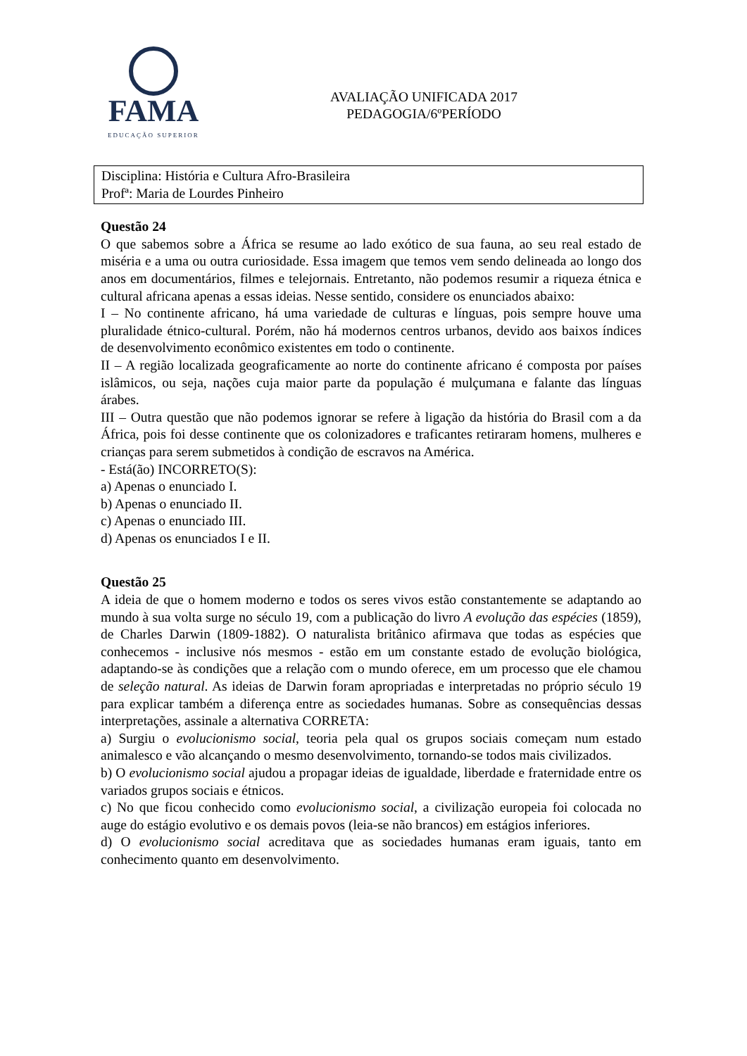FAMA
EDUCAÇÃO SUPERIOR
AVALIAÇÃO UNIFICADA 2017
PEDAGOGIA/6ºPERÍODO
Disciplina: História e Cultura Afro-Brasileira
Profª: Maria de Lourdes Pinheiro
Questão 24
O que sabemos sobre a África se resume ao lado exótico de sua fauna, ao seu real estado de miséria e a uma ou outra curiosidade. Essa imagem que temos vem sendo delineada ao longo dos anos em documentários, filmes e telejornais. Entretanto, não podemos resumir a riqueza étnica e cultural africana apenas a essas ideias. Nesse sentido, considere os enunciados abaixo:
I – No continente africano, há uma variedade de culturas e línguas, pois sempre houve uma pluralidade étnico-cultural. Porém, não há modernos centros urbanos, devido aos baixos índices de desenvolvimento econômico existentes em todo o continente.
II – A região localizada geograficamente ao norte do continente africano é composta por países islâmicos, ou seja, nações cuja maior parte da população é mulçumana e falante das línguas árabes.
III – Outra questão que não podemos ignorar se refere à ligação da história do Brasil com a da África, pois foi desse continente que os colonizadores e traficantes retiraram homens, mulheres e crianças para serem submetidos à condição de escravos na América.
- Está(ão) INCORRETO(S):
a) Apenas o enunciado I.
b) Apenas o enunciado II.
c) Apenas o enunciado III.
d) Apenas os enunciados I e II.
Questão 25
A ideia de que o homem moderno e todos os seres vivos estão constantemente se adaptando ao mundo à sua volta surge no século 19, com a publicação do livro A evolução das espécies (1859), de Charles Darwin (1809-1882). O naturalista britânico afirmava que todas as espécies que conhecemos - inclusive nós mesmos - estão em um constante estado de evolução biológica, adaptando-se às condições que a relação com o mundo oferece, em um processo que ele chamou de seleção natural. As ideias de Darwin foram apropriadas e interpretadas no próprio século 19 para explicar também a diferença entre as sociedades humanas. Sobre as consequências dessas interpretações, assinale a alternativa CORRETA:
a) Surgiu o evolucionismo social, teoria pela qual os grupos sociais começam num estado animalesco e vão alcançando o mesmo desenvolvimento, tornando-se todos mais civilizados.
b) O evolucionismo social ajudou a propagar ideias de igualdade, liberdade e fraternidade entre os variados grupos sociais e étnicos.
c) No que ficou conhecido como evolucionismo social, a civilização europeia foi colocada no auge do estágio evolutivo e os demais povos (leia-se não brancos) em estágios inferiores.
d) O evolucionismo social acreditava que as sociedades humanas eram iguais, tanto em conhecimento quanto em desenvolvimento.